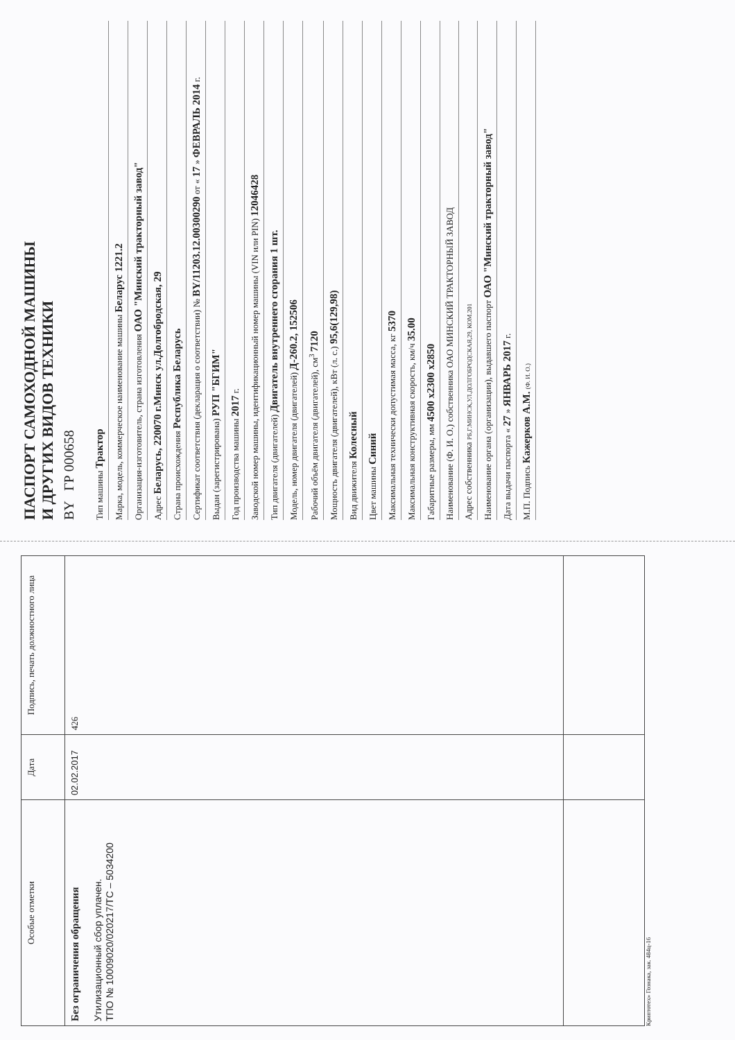| Особые отметки | Дата | Подпись, печать должностного лица |
| --- | --- | --- |
| Без ограничения обращения Утилизационный сбор уплачен. ТПО № 10009020/020217/ТС – 5034200 | 02.02.2017 | 426 |
Криптотех» Гознака, зак. 484ц-16
ПАСПОРТ САМОХОДНОЙ МАШИНЫ
И ДРУГИХ ВИДОВ ТЕХНИКИ
BY ГР 000658
Тип машины Трактор
Марка, модель, коммерческое наименование машины Беларус 1221.2
Организация-изготовитель, страна изготовления ОАО "Минский тракторный завод"
Адрес Беларусь, 220070 г.Минск ул.Долгобродская, 29
Страна происхождения Республика Беларусь
Сертификат соответствия (декларация о соответствии) № BY/11203.12.00300290 от « 17 » ФЕВРАЛЬ 2014 г.
Выдан (зарегистрирована) РУП "БГИМ"
Год производства машины 2017 г.
Заводской номер машины, идентификационный номер машины (VIN или PIN) 12046428
Тип двигателя (двигателей) Двигатель внутреннего сгорания 1 шт.
Модель, номер двигателя (двигателей) Д-260.2, 152506
Рабочий объём двигателя (двигателей), см<sup>3</sup> 7120
Мощность двигателя (двигателей), кВт (л. с.) 95,6(129,98)
Вид движителя Колесный
Цвет машины Синий
Максимальная технически допустимая масса, кг 5370
Максимальная конструктивная скорость, км/ч 35.00
Габаритные размеры, мм 4500 х2300 х2850
Наименование (Ф. И. О.) собственника ОАО МИНСКИЙ ТРАКТОРНЫЙ ЗАВОД
Адрес собственника РБ,Г.МИНСК,УЛ.ДОЛГОБРОДСКАЯ,29, КОМ.201
Наименование органа (организации), выдавшего паспорт ОАО "Минский тракторный завод"
Дата выдачи паспорта « 27 » ЯНВАРЬ 2017 г.
М.П. Подпись Кажерков А.М. (Ф. И. О.)